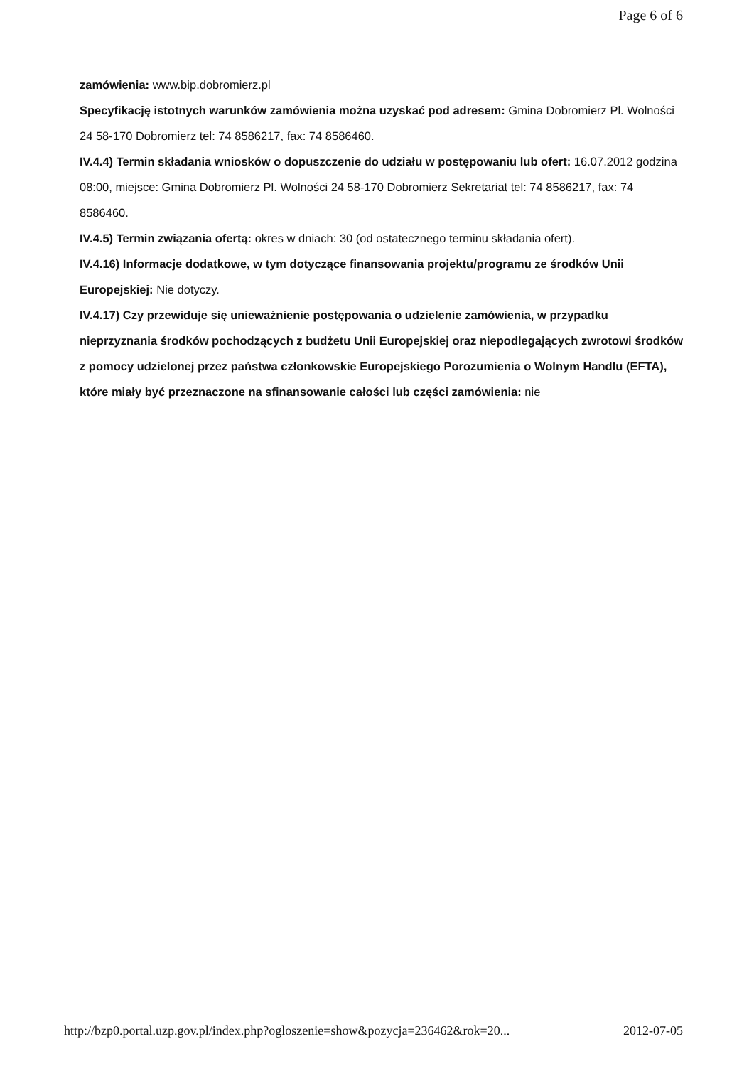Page 6 of 6
zamówienia: www.bip.dobromierz.pl
Specyfikację istotnych warunków zamówienia można uzyskać pod adresem: Gmina Dobromierz Pl. Wolności 24 58-170 Dobromierz tel: 74 8586217, fax: 74 8586460.
IV.4.4) Termin składania wniosków o dopuszczenie do udziału w postępowaniu lub ofert: 16.07.2012 godzina 08:00, miejsce: Gmina Dobromierz Pl. Wolności 24 58-170 Dobromierz Sekretariat tel: 74 8586217, fax: 74 8586460.
IV.4.5) Termin związania ofertą: okres w dniach: 30 (od ostatecznego terminu składania ofert).
IV.4.16) Informacje dodatkowe, w tym dotyczące finansowania projektu/programu ze środków Unii Europejskiej: Nie dotyczy.
IV.4.17) Czy przewiduje się unieważnienie postępowania o udzielenie zamówienia, w przypadku nieprzyznania środków pochodzących z budżetu Unii Europejskiej oraz niepodlegających zwrotowi środków z pomocy udzielonej przez państwa członkowskie Europejskiego Porozumienia o Wolnym Handlu (EFTA), które miały być przeznaczone na sfinansowanie całości lub części zamówienia: nie
http://bzp0.portal.uzp.gov.pl/index.php?ogloszenie=show&pozycja=236462&rok=20... 2012-07-05